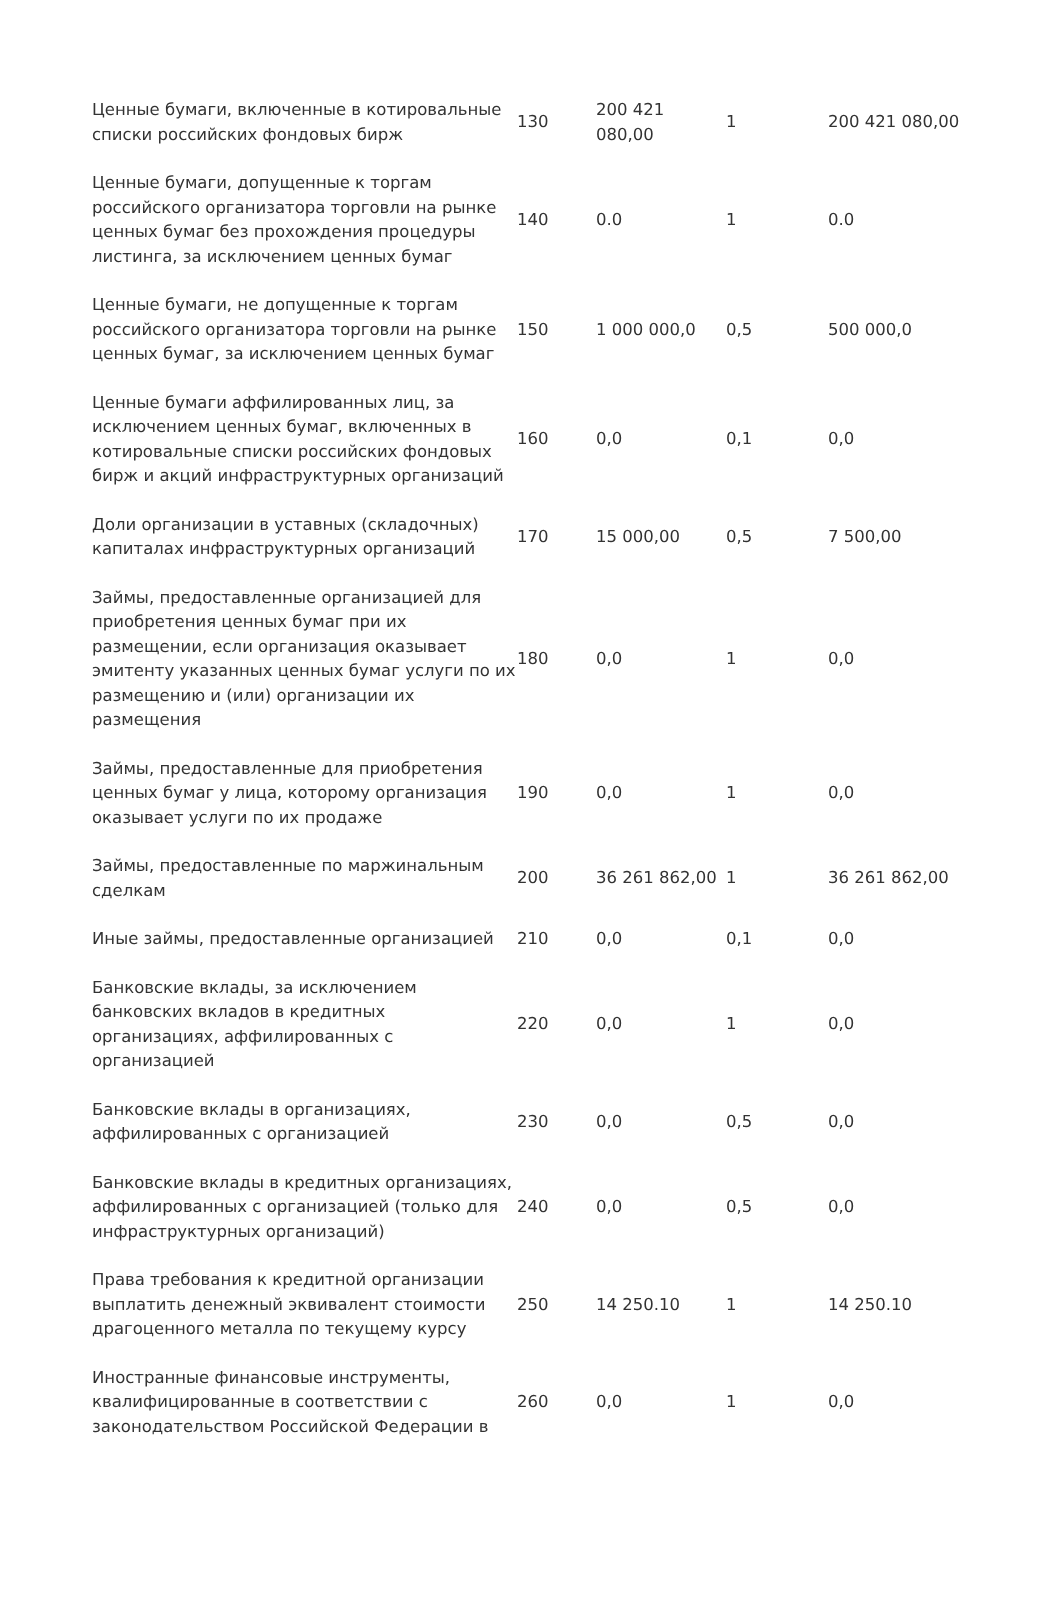| Ценные бумаги, включенные в котировальные списки российских фондовых бирж | 130 | 200 421 080,00 | 1 | 200 421 080,00 |
| Ценные бумаги, допущенные к торгам российского организатора торговли на рынке ценных бумаг без прохождения процедуры листинга, за исключением ценных бумаг | 140 | 0.0 | 1 | 0.0 |
| Ценные бумаги, не допущенные к торгам российского организатора торговли на рынке ценных бумаг, за исключением ценных бумаг | 150 | 1 000 000,0 | 0,5 | 500 000,0 |
| Ценные бумаги аффилированных лиц, за исключением ценных бумаг, включенных в котировальные списки российских фондовых бирж и акций инфраструктурных организаций | 160 | 0,0 | 0,1 | 0,0 |
| Доли организации в уставных (складочных) капиталах инфраструктурных организаций | 170 | 15 000,00 | 0,5 | 7 500,00 |
| Займы, предоставленные организацией для приобретения ценных бумаг при их размещении, если организация оказывает эмитенту указанных ценных бумаг услуги по их размещению и (или) организации их размещения | 180 | 0,0 | 1 | 0,0 |
| Займы, предоставленные для приобретения ценных бумаг у лица, которому организация оказывает услуги по их продаже | 190 | 0,0 | 1 | 0,0 |
| Займы, предоставленные по маржинальным сделкам | 200 | 36 261 862,00 | 1 | 36 261 862,00 |
| Иные займы, предоставленные организацией | 210 | 0,0 | 0,1 | 0,0 |
| Банковские вклады, за исключением банковских вкладов в кредитных организациях, аффилированных с организацией | 220 | 0,0 | 1 | 0,0 |
| Банковские вклады в организациях, аффилированных с организацией | 230 | 0,0 | 0,5 | 0,0 |
| Банковские вклады в кредитных организациях, аффилированных с организацией (только для инфраструктурных организаций) | 240 | 0,0 | 0,5 | 0,0 |
| Права требования к кредитной организации выплатить денежный эквивалент стоимости драгоценного металла по текущему курсу | 250 | 14 250.10 | 1 | 14 250.10 |
| Иностранные финансовые инструменты, квалифицированные в соответствии с законодательством Российской Федерации в | 260 | 0,0 | 1 | 0,0 |